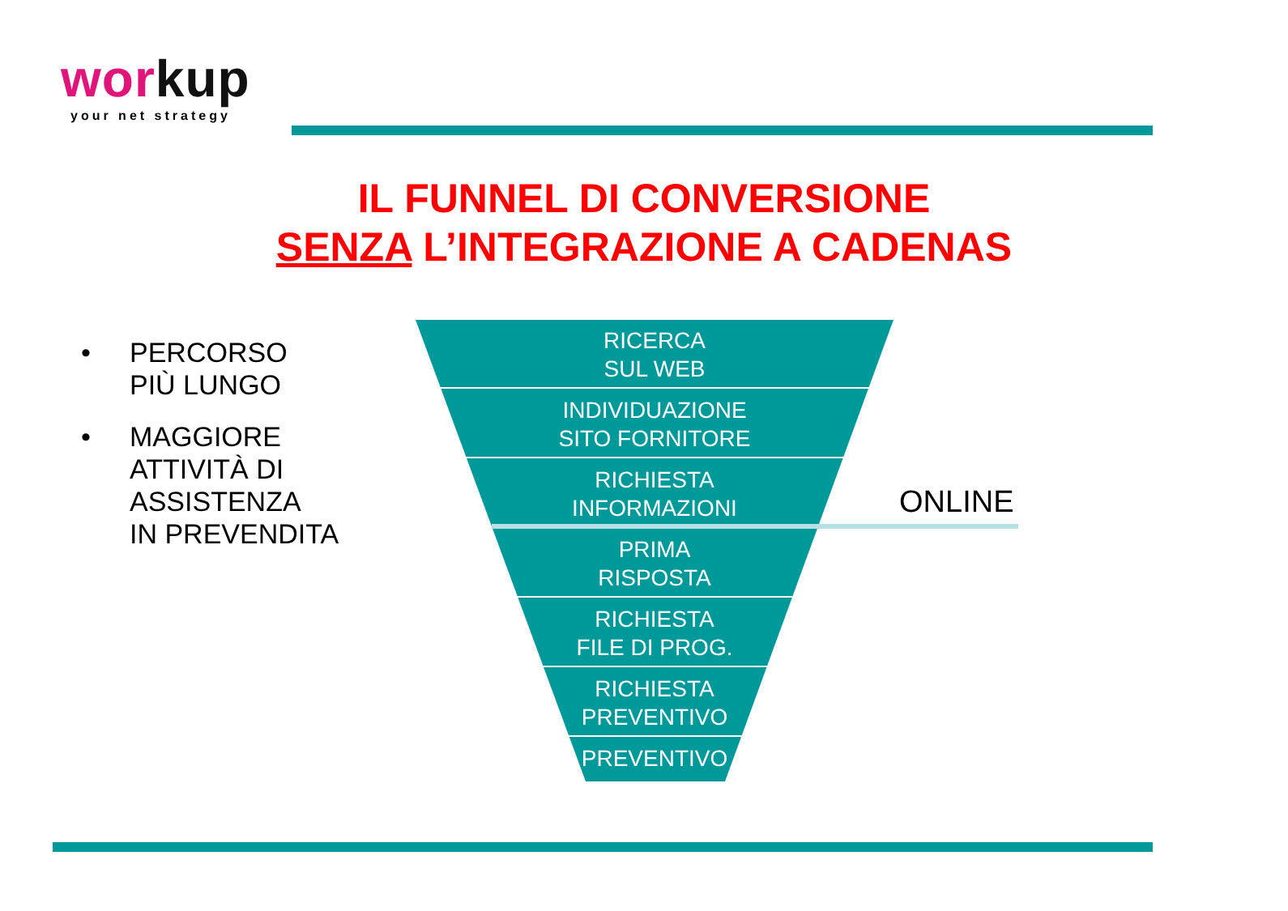workup
your net strategy
IL FUNNEL DI CONVERSIONE
SENZA L’INTEGRAZIONE A CADENAS
• PERCORSO
PIÙ LUNGO
• MAGGIORE
ATTIVITÀ DI
ASSISTENZA
IN PREVENDITA
RICERCA
SUL WEB
INDIVIDUAZIONE
SITO FORNITORE
RICHIESTA
INFORMAZIONI
PRIMA
RISPOSTA
RICHIESTA
FILE DI PROG.
RICHIESTA
PREVENTIVO
PREVENTIVO
ONLINE